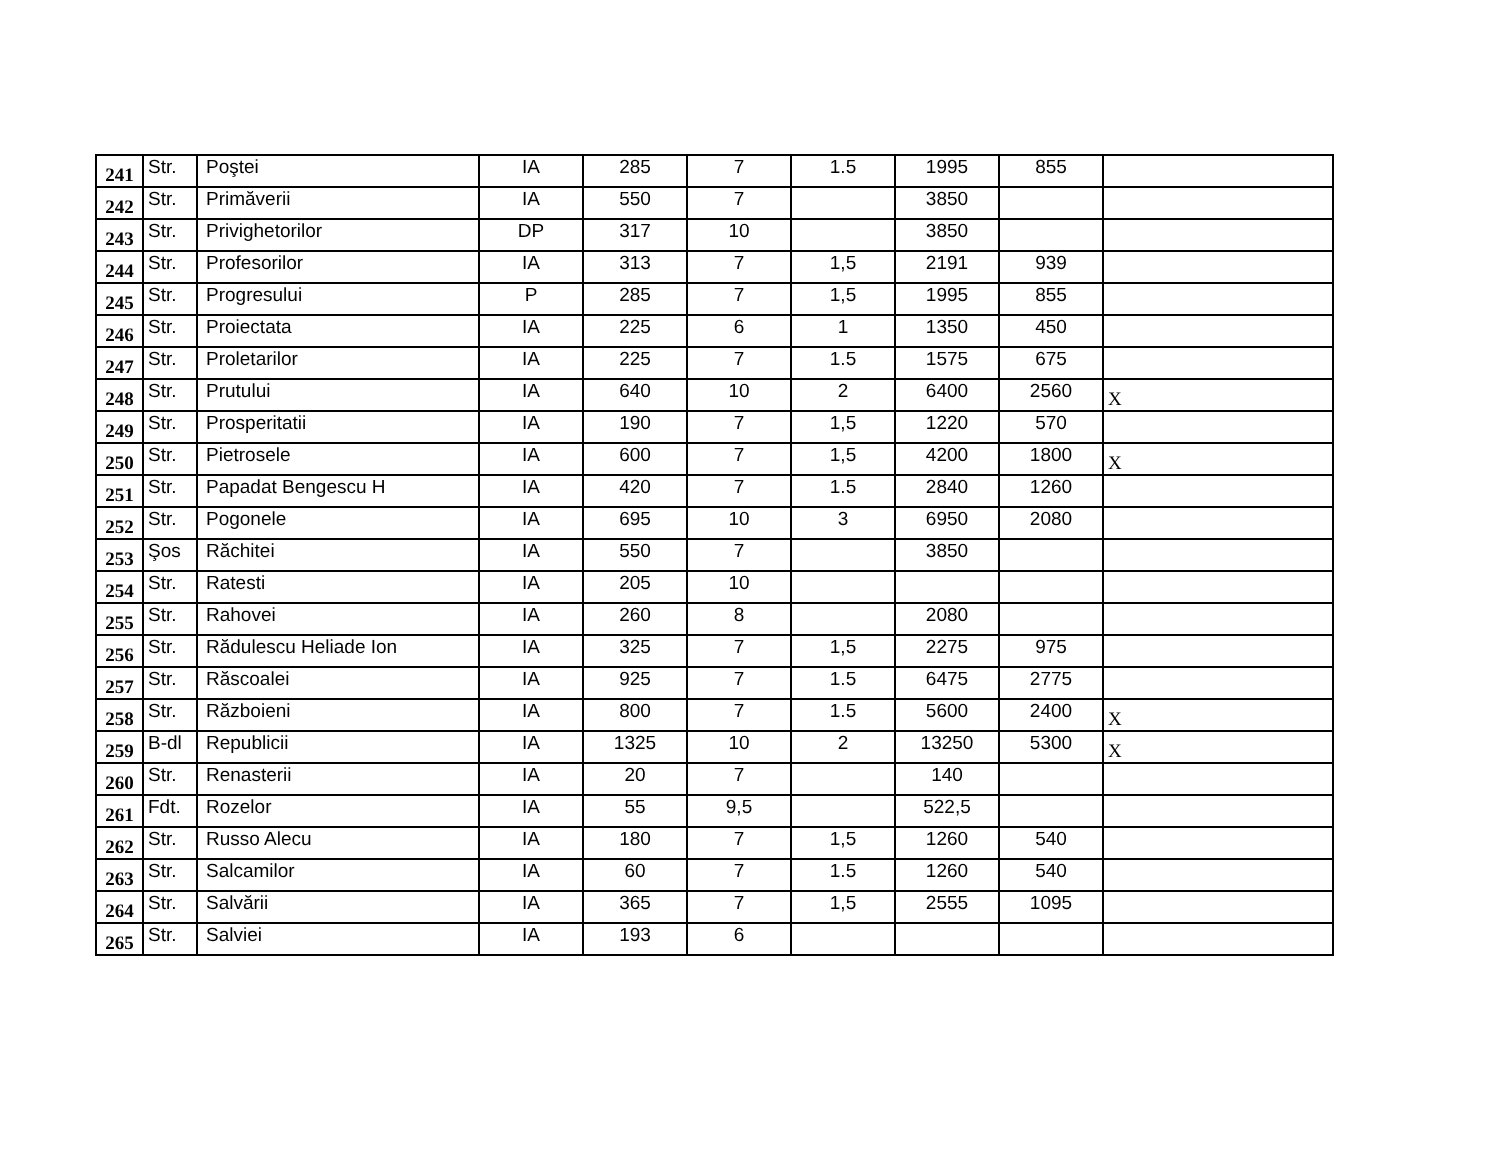| 241 | Str. | Poştei | IA | 285 | 7 | 1.5 | 1995 | 855 | |
| 242 | Str. | Primăverii | IA | 550 | 7 | | 3850 | | |
| 243 | Str. | Privighetorilor | DP | 317 | 10 | | 3850 | | |
| 244 | Str. | Profesorilor | IA | 313 | 7 | 1,5 | 2191 | 939 | |
| 245 | Str. | Progresului | P | 285 | 7 | 1,5 | 1995 | 855 | |
| 246 | Str. | Proiectata | IA | 225 | 6 | 1 | 1350 | 450 | |
| 247 | Str. | Proletarilor | IA | 225 | 7 | 1.5 | 1575 | 675 | |
| 248 | Str. | Prutului | IA | 640 | 10 | 2 | 6400 | 2560 | X |
| 249 | Str. | Prosperitatii | IA | 190 | 7 | 1,5 | 1220 | 570 | |
| 250 | Str. | Pietrosele | IA | 600 | 7 | 1,5 | 4200 | 1800 | X |
| 251 | Str. | Papadat Bengescu H | IA | 420 | 7 | 1.5 | 2840 | 1260 | |
| 252 | Str. | Pogonele | IA | 695 | 10 | 3 | 6950 | 2080 | |
| 253 | Şos | Răchitei | IA | 550 | 7 | | 3850 | | |
| 254 | Str. | Ratesti | IA | 205 | 10 | | | | |
| 255 | Str. | Rahovei | IA | 260 | 8 | | 2080 | | |
| 256 | Str. | Rădulescu Heliade Ion | IA | 325 | 7 | 1,5 | 2275 | 975 | |
| 257 | Str. | Răscoalei | IA | 925 | 7 | 1.5 | 6475 | 2775 | |
| 258 | Str. | Războieni | IA | 800 | 7 | 1.5 | 5600 | 2400 | X |
| 259 | B-dl | Republicii | IA | 1325 | 10 | 2 | 13250 | 5300 | X |
| 260 | Str. | Renasterii | IA | 20 | 7 | | 140 | | |
| 261 | Fdt. | Rozelor | IA | 55 | 9,5 | | 522,5 | | |
| 262 | Str. | Russo Alecu | IA | 180 | 7 | 1,5 | 1260 | 540 | |
| 263 | Str. | Salcamilor | IA | 60 | 7 | 1.5 | 1260 | 540 | |
| 264 | Str. | Salvării | IA | 365 | 7 | 1,5 | 2555 | 1095 | |
| 265 | Str. | Salviei | IA | 193 | 6 | | | | |